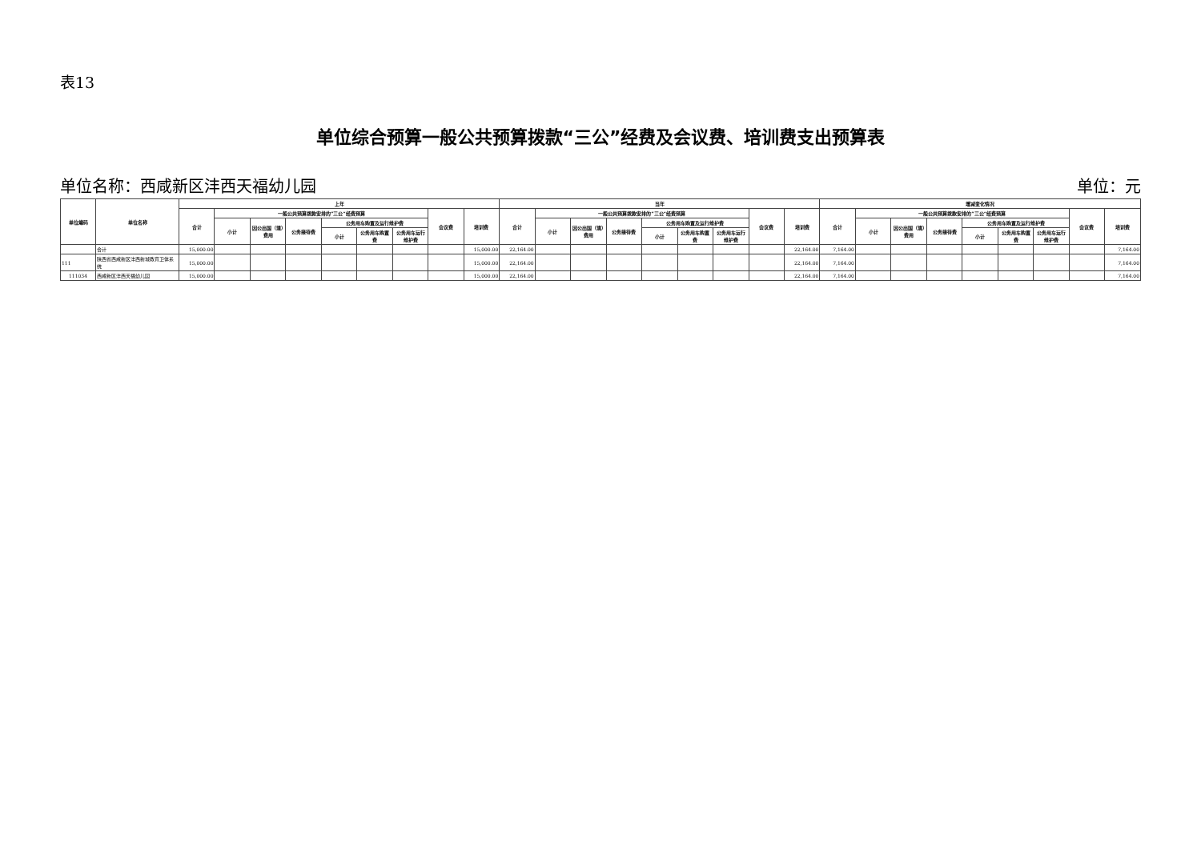表13
单位综合预算一般公共预算拨款“三公”经费及会议费、培训费支出预算表
单位名称：西咸新区沣西天福幼儿园 单位：元
| 单位编码 | 单位名称 | 上年 | | | | | | | | | 当年 | | | | | | | | | 增减变化情况 | | | | | | | | |
| --- | --- | --- | --- | --- | --- | --- | --- | --- | --- | --- | --- | --- | --- | --- | --- | --- | --- | --- | --- | --- | --- | --- | --- | --- | --- | --- | --- | --- |
| | | 合计 | 一般公共预算拨款安排的“三公”经费预算 | | | | | | 会议费 | 培训费 | 合计 | 一般公共预算拨款安排的“三公”经费预算 | | | | | | 会议费 | 培训费 | 合计 | 一般公共预算拨款安排的“三公”经费预算 | | | | | | 会议费 | 培训费 |
| | | | 小计 | 因公出国（境）费用 | 公务接待费 | 公务用车购置及运行维护费 | | | | | | 小计 | 因公出国（境）费用 | 公务接待费 | 公务用车购置及运行维护费 | | | | | | 小计 | 因公出国（境）费用 | 公务接待费 | 公务用车购置及运行维护费 | | | | |
| | | | | | | 小计 | 公务用车购置费 | 公务用车运行维护费 | | | | | | | 小计 | 公务用车购置费 | 公务用车运行维护费 | | | | | | | 小计 | 公务用车购置费 | 公务用车运行维护费 | | |
| | 合计 | 15,000.00 | | | | | | | | 15,000.00 | 22,164.00 | | | | | | | | 22,164.00 | 7,164.00 | | | | | | | | 7,164.00 |
| 111 | 陕西省西咸新区沣西新城教育卫体系统 | 15,000.00 | | | | | | | | 15,000.00 | 22,164.00 | | | | | | | | 22,164.00 | 7,164.00 | | | | | | | | 7,164.00 |
| 111034 | 西咸新区沣西天福幼儿园 | 15,000.00 | | | | | | | | 15,000.00 | 22,164.00 | | | | | | | | 22,164.00 | 7,164.00 | | | | | | | | 7,164.00 |